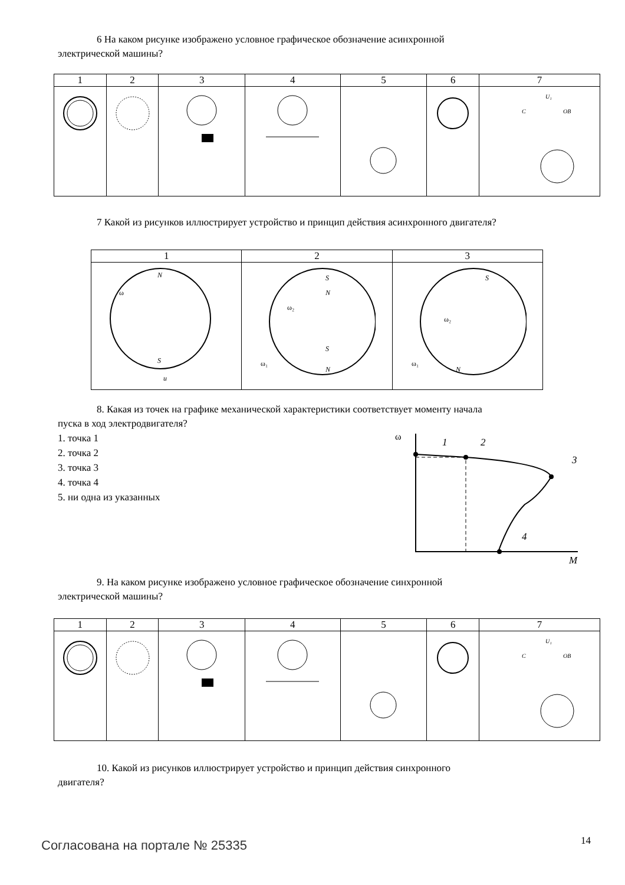6 На каком рисунке изображено условное графическое обозначение асинхронной
электрической машины?
| 1 | 2 | 3 | 4 | 5 | 6 | 7 |
| | | | | | | C U₁ ОВ |
7 Какой из рисунков иллюстрирует устройство и принцип действия асинхронного двигателя?
| 1 | 2 | 3 |
| N S ω u | S N S N ω₂ ω₁ | S N ω₂ ω₁ |
8. Какая из точек на графике механической характеристики соответствует моменту начала
пуска в ход электродвигателя?
1. точка 1
2. точка 2
3. точка 3
4. точка 4
5. ни одна из указанных
ω
1
2
3
4
M
9. На каком рисунке изображено условное графическое обозначение синхронной
электрической машины?
| 1 | 2 | 3 | 4 | 5 | 6 | 7 |
| | | | | | | C U₁ ОВ |
10. Какой из рисунков иллюстрирует устройство и принцип действия синхронного
двигателя?
Согласована на портале № 25335 14